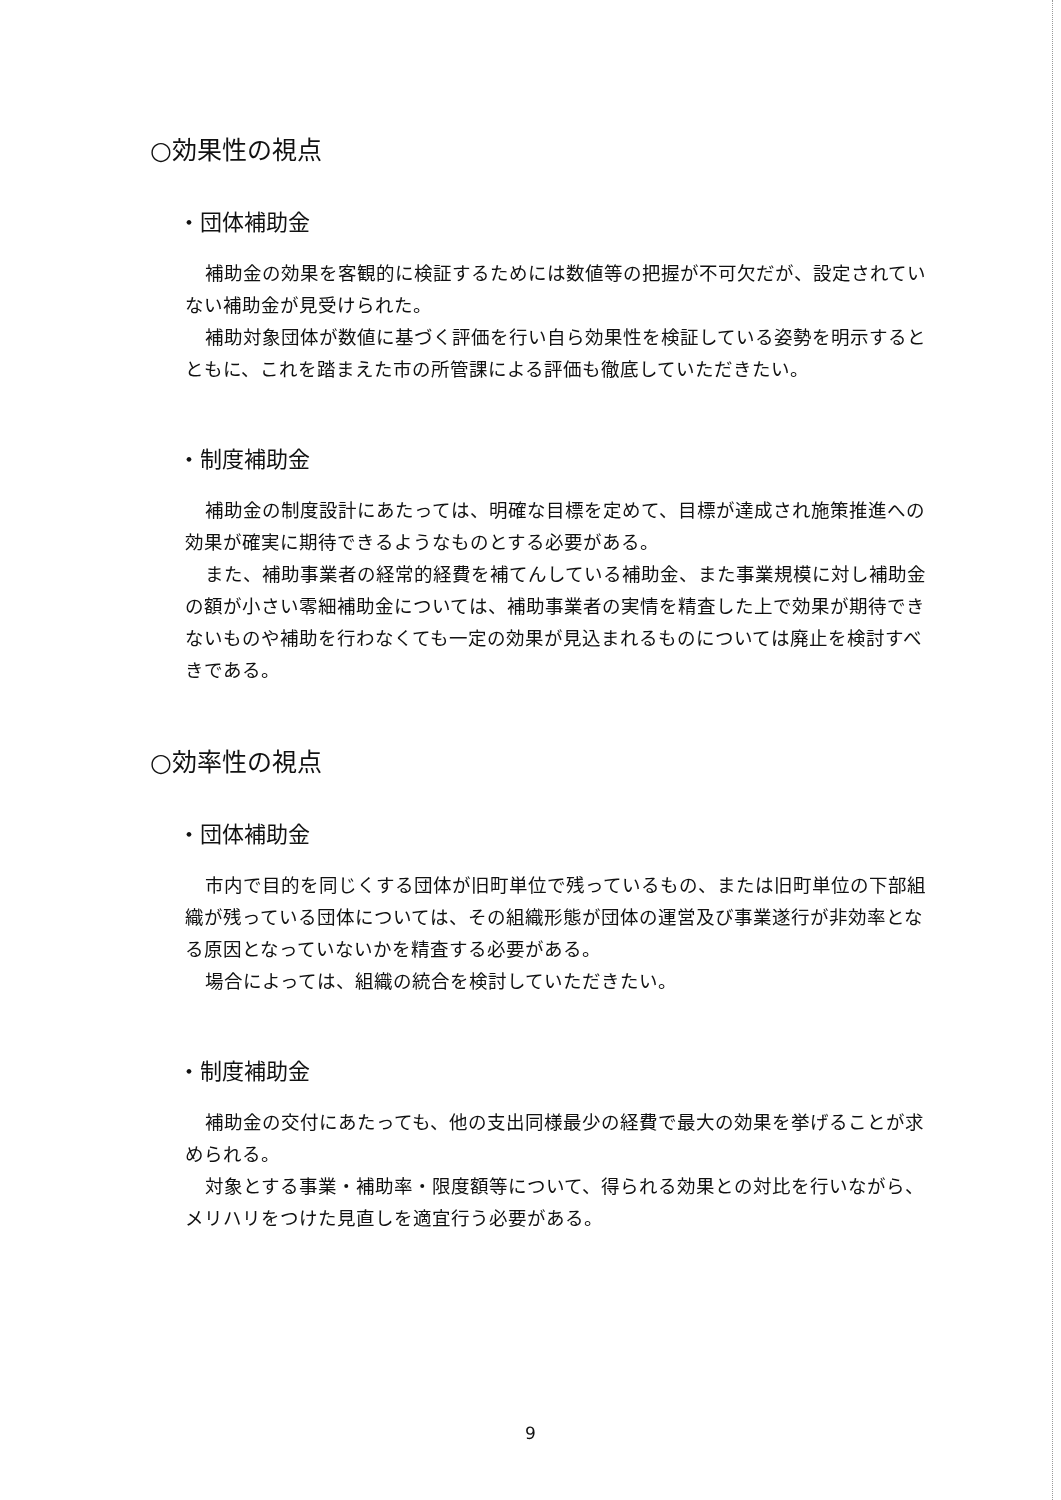○効果性の視点
・団体補助金
補助金の効果を客観的に検証するためには数値等の把握が不可欠だが、設定されていない補助金が見受けられた。
補助対象団体が数値に基づく評価を行い自ら効果性を検証している姿勢を明示するとともに、これを踏まえた市の所管課による評価も徹底していただきたい。
・制度補助金
補助金の制度設計にあたっては、明確な目標を定めて、目標が達成され施策推進への効果が確実に期待できるようなものとする必要がある。
また、補助事業者の経常的経費を補てんしている補助金、また事業規模に対し補助金の額が小さい零細補助金については、補助事業者の実情を精査した上で効果が期待できないものや補助を行わなくても一定の効果が見込まれるものについては廃止を検討すべきである。
○効率性の視点
・団体補助金
市内で目的を同じくする団体が旧町単位で残っているもの、または旧町単位の下部組織が残っている団体については、その組織形態が団体の運営及び事業遂行が非効率となる原因となっていないかを精査する必要がある。
場合によっては、組織の統合を検討していただきたい。
・制度補助金
補助金の交付にあたっても、他の支出同様最少の経費で最大の効果を挙げることが求められる。
対象とする事業・補助率・限度額等について、得られる効果との対比を行いながら、メリハリをつけた見直しを適宜行う必要がある。
9